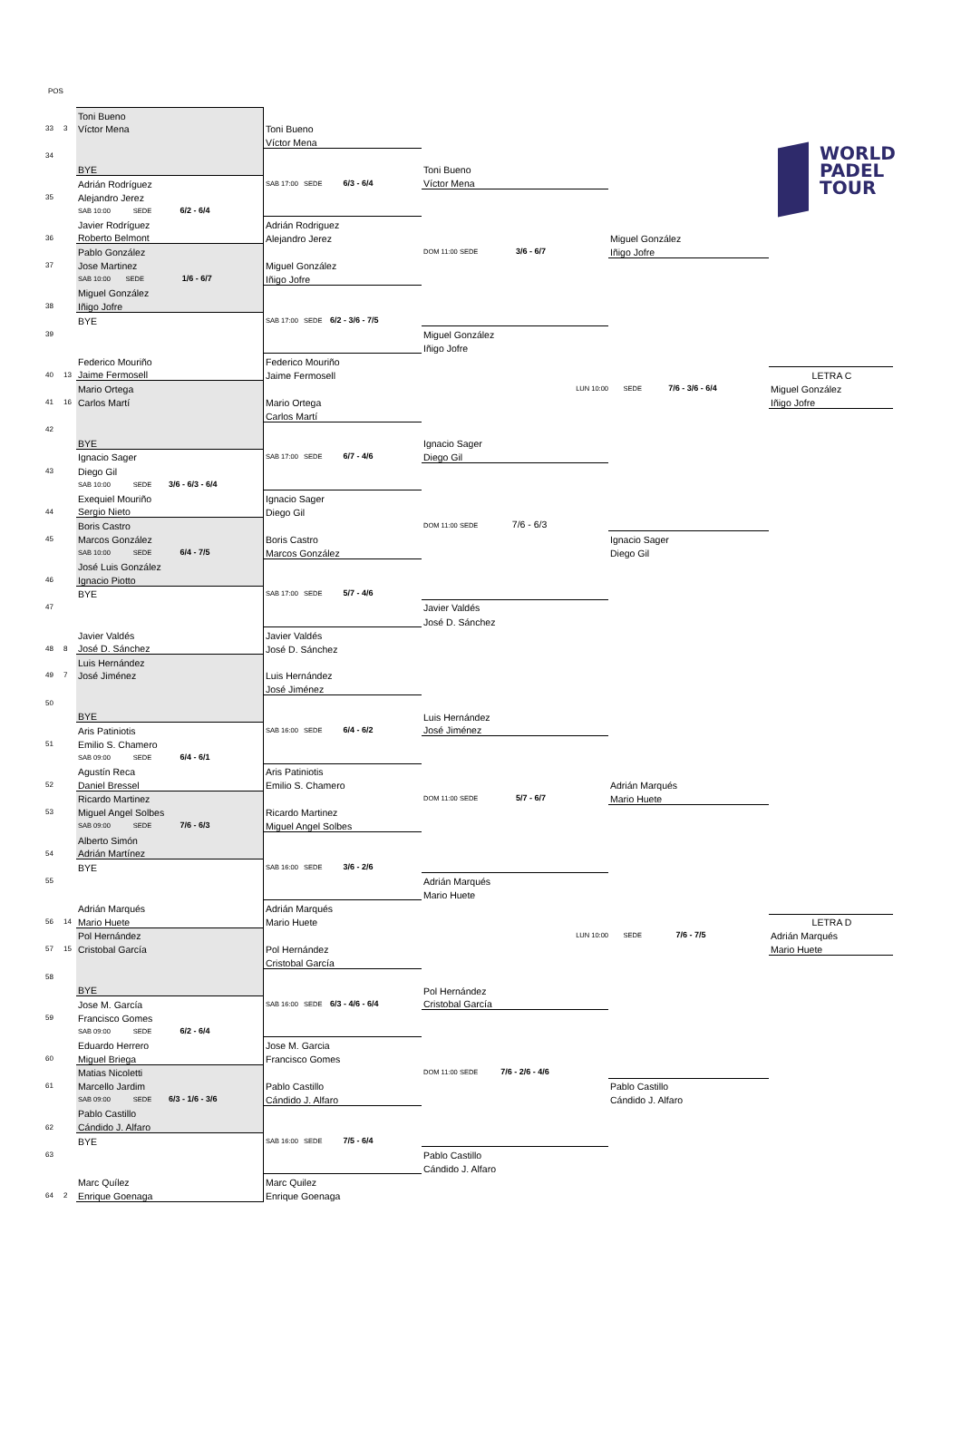WORLD
PADEL
TOUR
POS
| | | Toni Bueno | | | | |
| 33 | 3 | Víctor Mena | Toni Bueno | | | |
| | | | Víctor Mena | | | |
| 34 | | | | | | |
| | | BYE | | Toni Bueno | | |
| | | Adrián Rodríguez | SAB 17:00 SEDE 6/3 - 6/4 | Víctor Mena | | |
| 35 | | Alejandro Jerez | | | | |
| | | SAB 10:00 SEDE 6/2 - 6/4 | | | | |
| | | Javier Rodríguez | Adrián Rodriguez | | | |
| 36 | | Roberto Belmont | Alejandro Jerez | | Miguel González | |
| | | Pablo González | | DOM 11:00 SEDE 3/6 - 6/7 | Iñigo Jofre | |
| 37 | | Jose Martinez | Miguel González | | | |
| | | SAB 10:00 SEDE 1/6 - 6/7 | Iñigo Jofre | | | |
| | | Miguel González | | | | |
| 38 | | Iñigo Jofre | | | | |
| | | BYE | SAB 17:00 SEDE 6/2 - 3/6 - 7/5 | | | |
| 39 | | | | Miguel González | | |
| | | | | Iñigo Jofre | | |
| | | Federico Mouriño | Federico Mouriño | | | |
| 40 | 13 | Jaime Fermosell | Jaime Fermosell | | | LETRA C |
| | | Mario Ortega | | LUN 10:00 | SEDE 7/6 - 3/6 - 6/4 | Miguel González |
| 41 | 16 | Carlos Martí | Mario Ortega | | | Iñigo Jofre |
| | | | Carlos Martí | | | |
| 42 | | | | | | |
| | | BYE | | Ignacio Sager | | |
| | | Ignacio Sager | SAB 17:00 SEDE 6/7 - 4/6 | Diego Gil | | |
| 43 | | Diego Gil | | | | |
| | | SAB 10:00 SEDE 3/6 - 6/3 - 6/4 | | | | |
| | | Exequiel Mouriño | Ignacio Sager | | | |
| 44 | | Sergio Nieto | Diego Gil | | | |
| | | Boris Castro | | DOM 11:00 SEDE 7/6 - 6/3 | | |
| 45 | | Marcos González | Boris Castro | | Ignacio Sager | |
| | | SAB 10:00 SEDE 6/4 - 7/5 | Marcos González | | Diego Gil | |
| | | José Luis González | | | | |
| 46 | | Ignacio Piotto | | | | |
| | | BYE | SAB 17:00 SEDE 5/7 - 4/6 | | | |
| 47 | | | | Javier Valdés | | |
| | | | | José D. Sánchez | | |
| | | Javier Valdés | Javier Valdés | | | |
| 48 | 8 | José D. Sánchez | José D. Sánchez | | | |
| | | Luis Hernández | | | | |
| 49 | 7 | José Jiménez | Luis Hernández | | | |
| | | | José Jiménez | | | |
| 50 | | | | | | |
| | | BYE | | Luis Hernández | | |
| | | Aris Patiniotis | SAB 16:00 SEDE 6/4 - 6/2 | José Jiménez | | |
| 51 | | Emilio S. Chamero | | | | |
| | | SAB 09:00 SEDE 6/4 - 6/1 | | | | |
| | | Agustín Reca | Aris Patiniotis | | | |
| 52 | | Daniel Bressel | Emilio S. Chamero | | Adrián Marqués | |
| | | Ricardo Martinez | | DOM 11:00 SEDE 5/7 - 6/7 | Mario Huete | |
| 53 | | Miguel Angel Solbes | Ricardo Martinez | | | |
| | | SAB 09:00 SEDE 7/6 - 6/3 | Miguel Angel Solbes | | | |
| | | Alberto Simón | | | | |
| 54 | | Adrián Martínez | | | | |
| | | BYE | SAB 16:00 SEDE 3/6 - 2/6 | | | |
| 55 | | | | Adrián Marqués | | |
| | | | | Mario Huete | | |
| | | Adrián Marqués | Adrián Marqués | | | |
| 56 | 14 | Mario Huete | Mario Huete | | | LETRA D |
| | | Pol Hernández | | LUN 10:00 | SEDE 7/6 - 7/5 | Adrián Marqués |
| 57 | 15 | Cristobal García | Pol Hernández | | | Mario Huete |
| | | | Cristobal García | | | |
| 58 | | | | | | |
| | | BYE | | Pol Hernández | | |
| | | Jose M. García | SAB 16:00 SEDE 6/3 - 4/6 - 6/4 | Cristobal García | | |
| 59 | | Francisco Gomes | | | | |
| | | SAB 09:00 SEDE 6/2 - 6/4 | | | | |
| | | Eduardo Herrero | Jose M. Garcia | | | |
| 60 | | Miguel Briega | Francisco Gomes | | | |
| | | Matias Nicoletti | | DOM 11:00 SEDE 7/6 - 2/6 - 4/6 | | |
| 61 | | Marcello Jardim | Pablo Castillo | | Pablo Castillo | |
| | | SAB 09:00 SEDE 6/3 - 1/6 - 3/6 | Cándido J. Alfaro | | Cándido J. Alfaro | |
| | | Pablo Castillo | | | | |
| 62 | | Cándido J. Alfaro | | | | |
| | | BYE | SAB 16:00 SEDE 7/5 - 6/4 | | | |
| 63 | | | | Pablo Castillo | | |
| | | | | Cándido J. Alfaro | | |
| | | Marc Quílez | Marc Quilez | | | |
| 64 | 2 | Enrique Goenaga | Enrique Goenaga | | | |